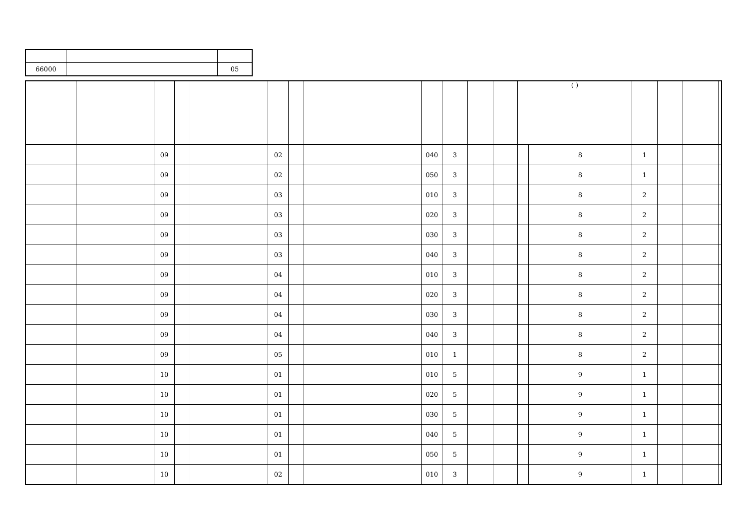| 66000 | | 05 |
| | | | | | | | | | | | | ( ) | | | | | |
| | | 09 | | | 02 | | | 040 | 3 | | | | 8 | 1 | | | |
| | | 09 | | | 02 | | | 050 | 3 | | | | 8 | 1 | | | |
| | | 09 | | | 03 | | | 010 | 3 | | | | 8 | 2 | | | |
| | | 09 | | | 03 | | | 020 | 3 | | | | 8 | 2 | | | |
| | | 09 | | | 03 | | | 030 | 3 | | | | 8 | 2 | | | |
| | | 09 | | | 03 | | | 040 | 3 | | | | 8 | 2 | | | |
| | | 09 | | | 04 | | | 010 | 3 | | | | 8 | 2 | | | |
| | | 09 | | | 04 | | | 020 | 3 | | | | 8 | 2 | | | |
| | | 09 | | | 04 | | | 030 | 3 | | | | 8 | 2 | | | |
| | | 09 | | | 04 | | | 040 | 3 | | | | 8 | 2 | | | |
| | | 09 | | | 05 | | | 010 | 1 | | | | 8 | 2 | | | |
| | | 10 | | | 01 | | | 010 | 5 | | | | 9 | 1 | | | |
| | | 10 | | | 01 | | | 020 | 5 | | | | 9 | 1 | | | |
| | | 10 | | | 01 | | | 030 | 5 | | | | 9 | 1 | | | |
| | | 10 | | | 01 | | | 040 | 5 | | | | 9 | 1 | | | |
| | | 10 | | | 01 | | | 050 | 5 | | | | 9 | 1 | | | |
| | | 10 | | | 02 | | | 010 | 3 | | | | 9 | 1 | | | |